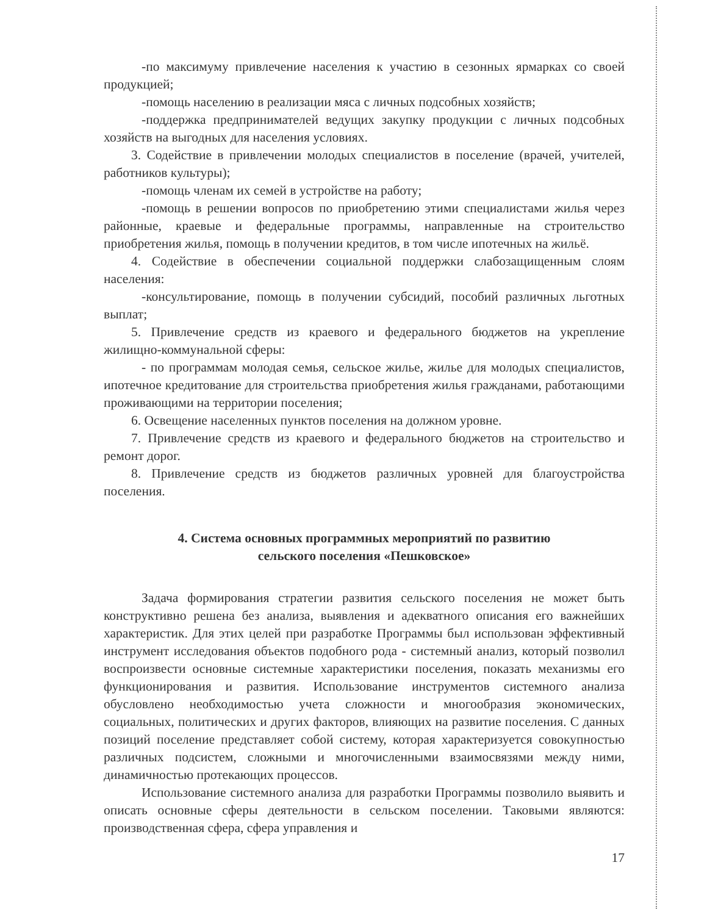-по максимуму привлечение населения к участию в сезонных ярмарках со своей продукцией;
-помощь населению в реализации мяса с личных подсобных хозяйств;
-поддержка предпринимателей ведущих закупку продукции с личных подсобных хозяйств на выгодных для населения условиях.
3. Содействие в привлечении молодых специалистов в поселение (врачей, учителей, работников культуры);
-помощь членам их семей в устройстве на работу;
-помощь в решении вопросов по приобретению этими специалистами жилья через районные, краевые и федеральные программы, направленные на строительство приобретения жилья, помощь в получении кредитов, в том числе ипотечных на жильё.
4. Содействие в обеспечении социальной поддержки слабозащищенным слоям населения:
-консультирование, помощь в получении субсидий, пособий различных льготных выплат;
5. Привлечение средств из краевого и федерального бюджетов на укрепление жилищно-коммунальной сферы:
- по программам молодая семья, сельское жилье, жилье для молодых специалистов, ипотечное кредитование для строительства приобретения жилья гражданами, работающими проживающими на территории поселения;
6. Освещение населенных пунктов поселения на должном уровне.
7. Привлечение средств из краевого и федерального бюджетов на строительство и ремонт дорог.
8. Привлечение средств из бюджетов различных уровней для благоустройства поселения.
4. Система основных программных мероприятий по развитию
сельского поселения «Пешковское»
Задача формирования стратегии развития сельского поселения не может быть конструктивно решена без анализа, выявления и адекватного описания его важнейших характеристик. Для этих целей при разработке Программы был использован эффективный инструмент исследования объектов подобного рода - системный анализ, который позволил воспроизвести основные системные характеристики поселения, показать механизмы его функционирования и развития. Использование инструментов системного анализа обусловлено необходимостью учета сложности и многообразия экономических, социальных, политических и других факторов, влияющих на развитие поселения. С данных позиций поселение представляет собой систему, которая характеризуется совокупностью различных подсистем, сложными и многочисленными взаимосвязями между ними, динамичностью протекающих процессов.
Использование системного анализа для разработки Программы позволило выявить и описать основные сферы деятельности в сельском поселении. Таковыми являются: производственная сфера, сфера управления и
17